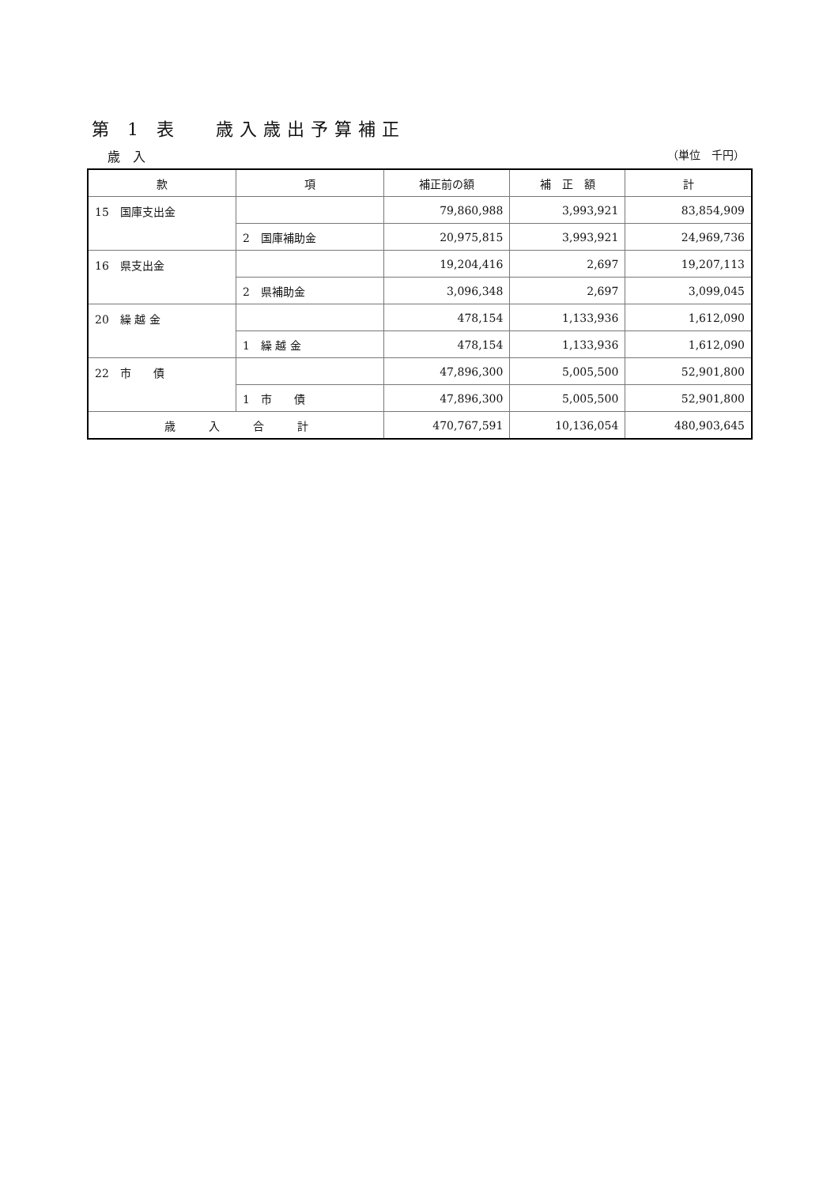第 1 表　 歳入歳出予算補正
歳　入 （単位　千円）
| 款 | 項 | 補正前の額 | 補 正 額 | 計 |
| --- | --- | --- | --- | --- |
| 15 国庫支出金 | | 79,860,988 | 3,993,921 | 83,854,909 |
| | 2 国庫補助金 | 20,975,815 | 3,993,921 | 24,969,736 |
| 16 県支出金 | | 19,204,416 | 2,697 | 19,207,113 |
| | 2 県補助金 | 3,096,348 | 2,697 | 3,099,045 |
| 20 繰 越 金 | | 478,154 | 1,133,936 | 1,612,090 |
| | 1 繰 越 金 | 478,154 | 1,133,936 | 1,612,090 |
| 22 市 債 | | 47,896,300 | 5,005,500 | 52,901,800 |
| | 1 市 債 | 47,896,300 | 5,005,500 | 52,901,800 |
| 歳 入 合 計 | | 470,767,591 | 10,136,054 | 480,903,645 |